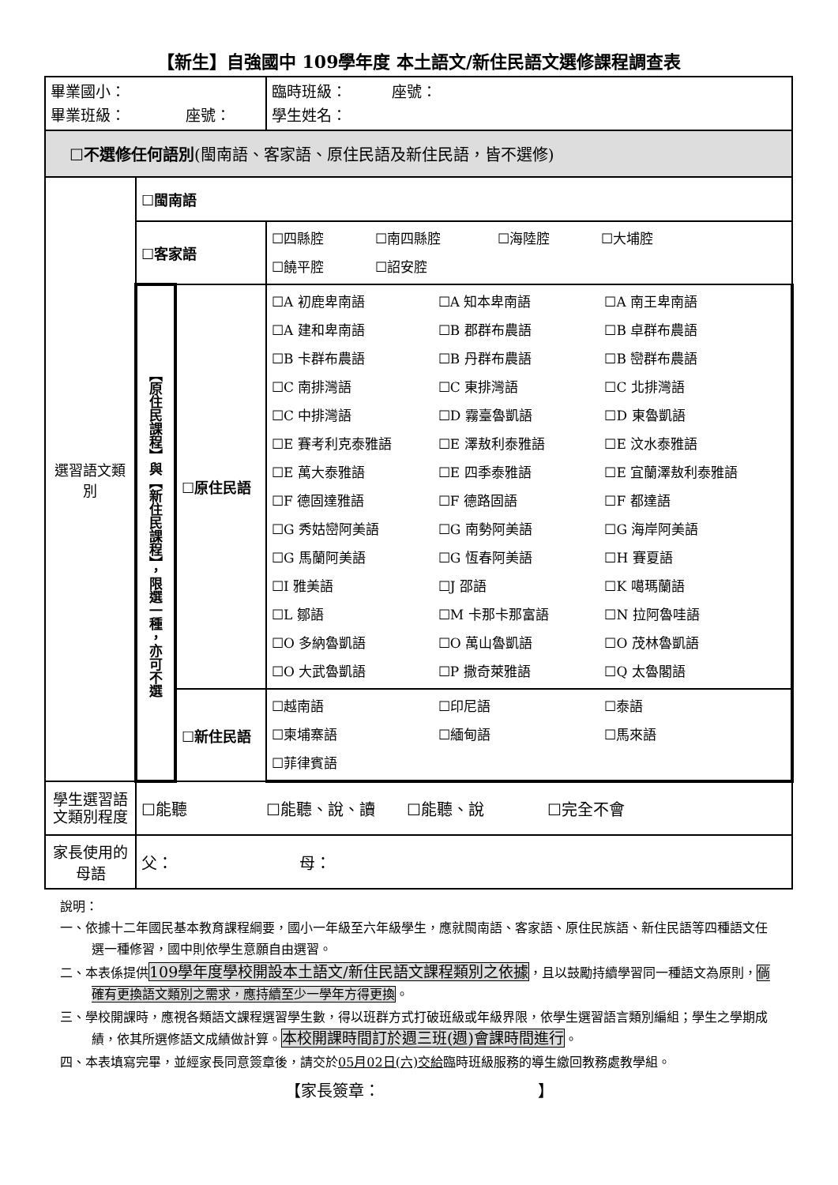【新生】自強國中 109學年度 本土語文/新住民語文選修課程調查表
| 畢業國小： 畢業班級： 座號： | | | 臨時班級： 座號： 學生姓名： |
| ☐ 不選修任何語別 (閩南語、客家語、原住民語及新住民語，皆不選修) | | | |
| 選習語文類別 | ☐ 閩南語 | | |
| | ☐ 客家語 | | ☐四縣腔 ☐南四縣腔 ☐海陸腔 ☐大埔腔 ☐饒平腔 ☐詔安腔 |
| | 【原住民課程】與【新住民課程】，限選一種，亦可不選 | ☐ 原住民語 | ☐A 初鹿卑南語 ☐A 知本卑南語 ☐A 南王卑南語 ☐A 建和卑南語 ☐B 郡群布農語 ☐B 卓群布農語 ☐B 卡群布農語 ☐B 丹群布農語 ☐B 巒群布農語 ☐C 南排灣語 ☐C 東排灣語 ☐C 北排灣語 ☐C 中排灣語 ☐D 霧臺魯凱語 ☐D 東魯凱語 ☐E 賽考利克泰雅語 ☐E 澤敖利泰雅語 ☐E 汶水泰雅語 ☐E 萬大泰雅語 ☐E 四季泰雅語 ☐E 宜蘭澤敖利泰雅語 ☐F 德固達雅語 ☐F 德路固語 ☐F 都達語 ☐G 秀姑巒阿美語 ☐G 南勢阿美語 ☐G 海岸阿美語 ☐G 馬蘭阿美語 ☐G 恆春阿美語 ☐H 賽夏語 ☐I 雅美語 ☐J 邵語 ☐K 噶瑪蘭語 ☐L 鄒語 ☐M 卡那卡那富語 ☐N 拉阿魯哇語 ☐O 多納魯凱語 ☐O 萬山魯凱語 ☐O 茂林魯凱語 ☐O 大武魯凱語 ☐P 撒奇萊雅語 ☐Q 太魯閣語 |
| | | ☐ 新住民語 | ☐越南語 ☐印尼語 ☐泰語 ☐柬埔寨語 ☐緬甸語 ☐馬來語 ☐菲律賓語 |
| 學生選習語文類別程度 | ☐能聽 ☐能聽、說、讀 ☐能聽、說 ☐完全不會 | | |
| 家長使用的母語 | 父： 母： | | |
說明：
一、依據十二年國民基本教育課程綱要，國小一年級至六年級學生，應就閩南語、客家語、原住民族語、新住民語等四種語文任選一種修習，國中則依學生意願自由選習。
二、本表係提供109學年度學校開設本土語文/新住民語文課程類別之依據，且以鼓勵持續學習同一種語文為原則，倘確有更換語文類別之需求，應持續至少一學年方得更換。
三、學校開課時，應視各類語文課程選習學生數，得以班群方式打破班級或年級界限，依學生選習語言類別編組；學生之學期成績，依其所選修語文成績做計算。本校開課時間訂於週三班(週)會課時間進行。
四、本表填寫完畢，並經家長同意簽章後，請交於05月02日(六)交給臨時班級服務的導生繳回教務處教學組。
【家長簽章：　　　　　　　　　　】